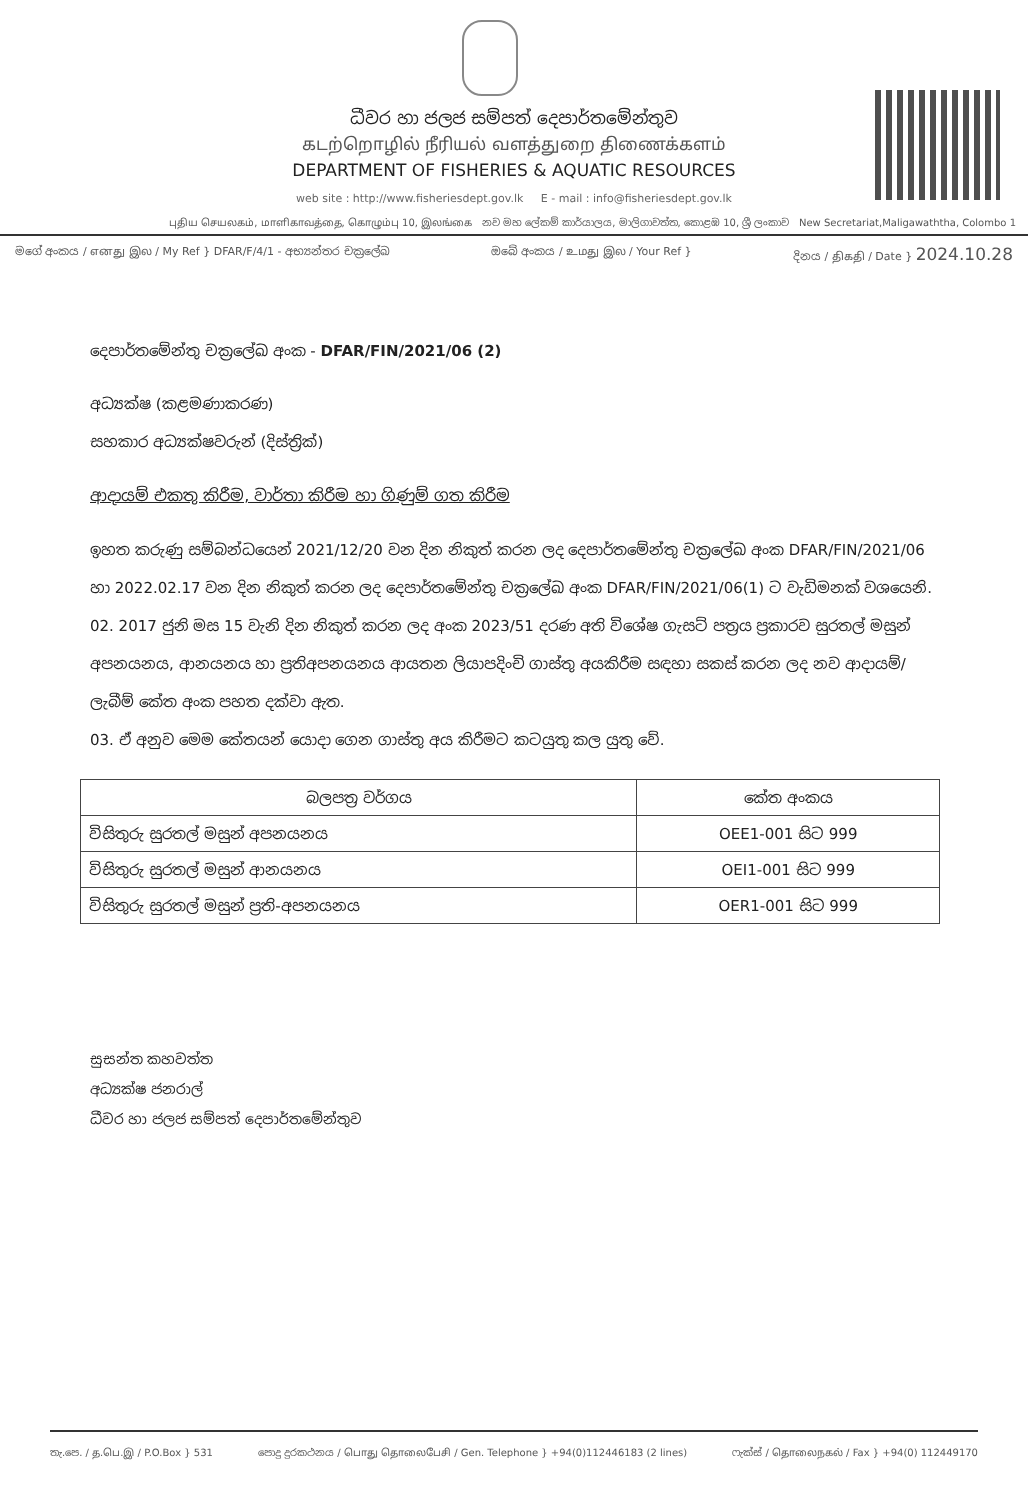ධීවර හා ජලජ සම්පත් දෙපාර්තමේන්තුව
கடற்றொழில் நீரியல் வளத்துறை திணைக்களம்
DEPARTMENT OF FISHERIES & AQUATIC RESOURCES
web site : http://www.fisheriesdept.gov.lk E - mail : info@fisheriesdept.gov.lk
புதிய செயலகம், மாளிகாவத்தை, கொழும்பு 10, இலங்கை නව මහ ලේකම් කාර්යාලය, මාලිගාවත්ත, කොළඹ 10, ශ්‍රී ලංකාව New Secretariat,Maligawaththa, Colombo 1
මගේ අංකය / எனது இல / My Ref } DFAR/F/4/1 - අභ්‍යන්තර චක්‍රලේඛ
ඔබේ අංකය / உமது இல / Your Ref }
දිනය / திகதி / Date } 2024.10.28
දෙපාර්තමේන්තු චක්‍රලේඛ අංක - DFAR/FIN/2021/06 (2)
අධ්‍යක්ෂ (කළමණාකරණ)
සහකාර අධ්‍යක්ෂවරුන් (දිස්ත්‍රික්)
ආදායම් එකතු කිරීම, වාර්තා කිරීම හා ගිණුම් ගත කිරීම
ඉහත කරුණු සම්බන්ධයෙන් 2021/12/20 වන දින නිකුත් කරන ලද දෙපාර්තමේන්තු චක්‍රලේඛ අංක DFAR/FIN/2021/06 හා 2022.02.17 වන දින නිකුත් කරන ලද දෙපාර්තමේන්තු චක්‍රලේඛ අංක DFAR/FIN/2021/06(1) ට වැඩිමනක් වශයෙනි.
02. 2017 ජුනි මස 15 වැනි දින නිකුත් කරන ලද අංක 2023/51 දරණ අති විශේෂ ගැසට් පත්‍රය ප්‍රකාරව සුරතල් මසුන් අපනයනය, ආනයනය හා ප්‍රතිඅපනයනය ආයතන ලියාපදිංචි ගාස්තු අයකිරීම සඳහා සකස් කරන ලද නව ආදායම්/ ලැබීම් කේත අංක පහත දක්වා ඇත.
03. ඒ අනුව මෙම කේතයන් යොදා ගෙන ගාස්තු අය කිරීමට කටයුතු කල යුතු වේ.
| බලපත්‍ර වර්ගය | කේත අංකය |
| --- | --- |
| විසිතුරු සුරතල් මසුන් අපනයනය | OEE1-001 සිට 999 |
| විසිතුරු සුරතල් මසුන් ආනයනය | OEI1-001 සිට 999 |
| විසිතුරු සුරතල් මසුන් ප්‍රති-අපනයනය | OER1-001 සිට 999 |
සුසන්ත කහවත්ත
අධ්‍යක්ෂ ජනරාල්
ධීවර හා ජලජ සම්පත් දෙපාර්තමේන්තුව
තැ.පෙ. / த.பெ.இ / P.O.Box } 531
පොදු දුරකථනය / பொது தொலைபேசி / Gen. Telephone } +94(0)112446183 (2 lines)
ෆැක්ස් / தொலைநகல் / Fax } +94(0) 112449170